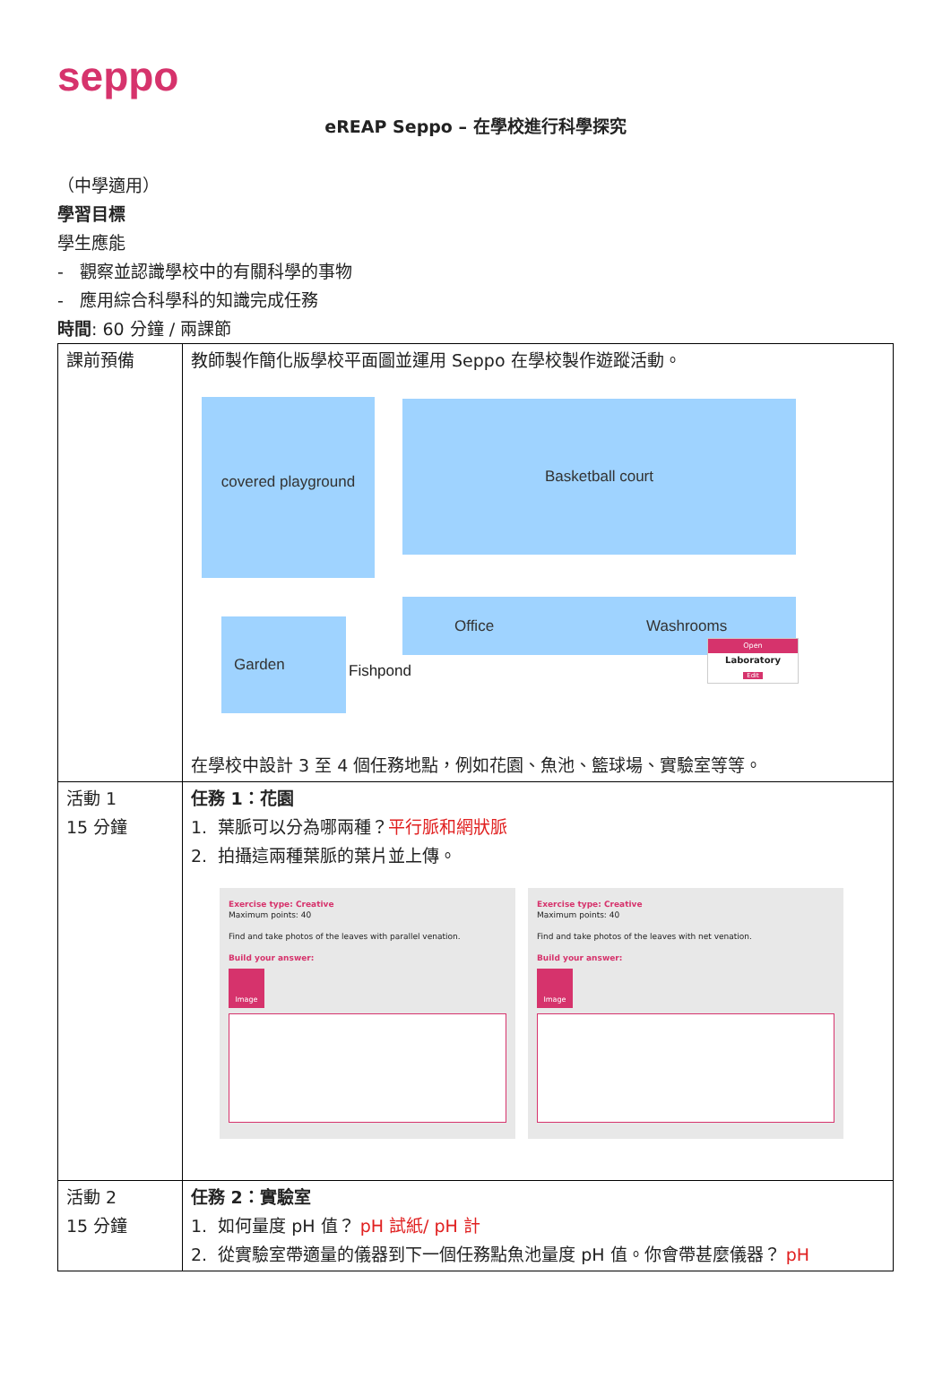seppo
eREAP Seppo – 在學校進行科學探究
（中學適用）
學習目標
學生應能
- 觀察並認識學校中的有關科學的事物
- 應用綜合科學科的知識完成任務
時間: 60 分鐘 / 兩課節
| 課前預備 | 教師製作簡化版學校平面圖並運用 Seppo 在學校製作遊蹤活動。 covered playground Basketball court Office Washrooms Garden Fishpond Open Laboratory Edit 在學校中設計 3 至 4 個任務地點，例如花園、魚池、籃球場、實驗室等等。 |
| 活動 1 15 分鐘 | 任務 1：花園 1. 葉脈可以分為哪兩種？ 平行脈和網狀脈 2. 拍攝這兩種葉脈的葉片並上傳。 Exercise type: Creative Maximum points: 40 Find and take photos of the leaves with parallel venation. Build your answer: Image Exercise type: Creative Maximum points: 40 Find and take photos of the leaves with net venation. Build your answer: Image |
| 活動 2 15 分鐘 | 任務 2：實驗室 1. 如何量度 pH 值？ pH 試紙/ pH 計 2. 從實驗室帶適量的儀器到下一個任務點魚池量度 pH 值。你會帶甚麼儀器？ pH |